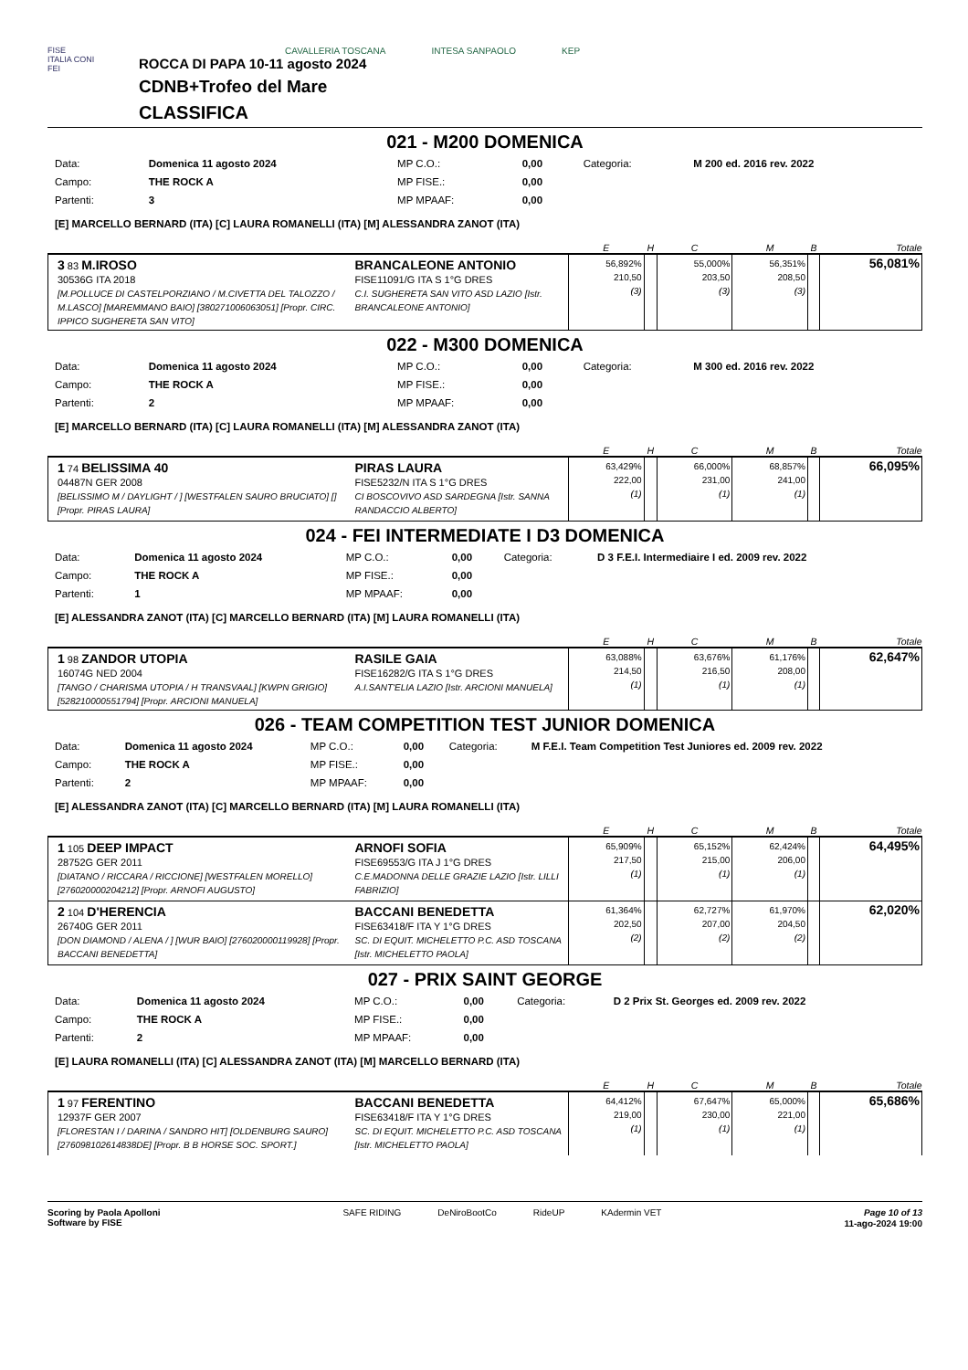FISE
ITALIA CONI
FEI
CAVALLERIA TOSCANA INTESA SANPAOLO KEP
ROCCA DI PAPA 10-11 agosto 2024
CDNB+Trofeo del Mare
CLASSIFICA
021 - M200 DOMENICA
| Data: | Domenica 11 agosto 2024 | MP C.O.: | 0,00 | Categoria: | M 200 ed. 2016 rev. 2022 |
| Campo: | THE ROCK A | MP FISE.: | 0,00 | | |
| Partenti: | 3 | MP MPAAF: | 0,00 | | |
[E] MARCELLO BERNARD (ITA) [C] LAURA ROMANELLI (ITA) [M] ALESSANDRA ZANOT (ITA)
| | | E | H | C | M | B | Totale |
| --- | --- | --- | --- | --- | --- | --- | --- |
| 3 83 M.IROSO 30536G ITA 2018 [M.POLLUCE DI CASTELPORZIANO / M.CIVETTA DEL TALOZZO / M.LASCO] [MAREMMANO BAIO] [380271006063051] [Propr. CIRC. IPPICO SUGHERETA SAN VITO] | BRANCALEONE ANTONIO FISE11091/G ITA S 1°G DRES C.I. SUGHERETA SAN VITO ASD LAZIO [Istr. BRANCALEONE ANTONIO] | 56,892% 210,50 (3) | | 55,000% 203,50 (3) | 56,351% 208,50 (3) | | 56,081% |
022 - M300 DOMENICA
| Data: | Domenica 11 agosto 2024 | MP C.O.: | 0,00 | Categoria: | M 300 ed. 2016 rev. 2022 |
| Campo: | THE ROCK A | MP FISE.: | 0,00 | | |
| Partenti: | 2 | MP MPAAF: | 0,00 | | |
[E] MARCELLO BERNARD (ITA) [C] LAURA ROMANELLI (ITA) [M] ALESSANDRA ZANOT (ITA)
| | | E | H | C | M | B | Totale |
| --- | --- | --- | --- | --- | --- | --- | --- |
| 1 74 BELISSIMA 40 04487N GER 2008 [BELISSIMO M / DAYLIGHT / ] [WESTFALEN SAURO BRUCIATO] [] [Propr. PIRAS LAURA] | PIRAS LAURA FISE5232/N ITA S 1°G DRES CI BOSCOVIVO ASD SARDEGNA [Istr. SANNA RANDACCIO ALBERTO] | 63,429% 222,00 (1) | | 66,000% 231,00 (1) | 68,857% 241,00 (1) | | 66,095% |
024 - FEI INTERMEDIATE I D3 DOMENICA
| Data: | Domenica 11 agosto 2024 | MP C.O.: | 0,00 | Categoria: | D 3 F.E.I. Intermediaire I ed. 2009 rev. 2022 |
| Campo: | THE ROCK A | MP FISE.: | 0,00 | | |
| Partenti: | 1 | MP MPAAF: | 0,00 | | |
[E] ALESSANDRA ZANOT (ITA) [C] MARCELLO BERNARD (ITA) [M] LAURA ROMANELLI (ITA)
| | | E | H | C | M | B | Totale |
| --- | --- | --- | --- | --- | --- | --- | --- |
| 1 98 ZANDOR UTOPIA 16074G NED 2004 [TANGO / CHARISMA UTOPIA / H TRANSVAAL] [KWPN GRIGIO] [528210000551794] [Propr. ARCIONI MANUELA] | RASILE GAIA FISE16282/G ITA S 1°G DRES A.I.SANT'ELIA LAZIO [Istr. ARCIONI MANUELA] | 63,088% 214,50 (1) | | 63,676% 216,50 (1) | 61,176% 208,00 (1) | | 62,647% |
026 - TEAM COMPETITION TEST JUNIOR DOMENICA
| Data: | Domenica 11 agosto 2024 | MP C.O.: | 0,00 | Categoria: | M F.E.I. Team Competition Test Juniores ed. 2009 rev. 2022 |
| Campo: | THE ROCK A | MP FISE.: | 0,00 | | |
| Partenti: | 2 | MP MPAAF: | 0,00 | | |
[E] ALESSANDRA ZANOT (ITA) [C] MARCELLO BERNARD (ITA) [M] LAURA ROMANELLI (ITA)
| | | E | H | C | M | B | Totale |
| --- | --- | --- | --- | --- | --- | --- | --- |
| 1 105 DEEP IMPACT 28752G GER 2011 [DIATANO / RICCARA / RICCIONE] [WESTFALEN MORELLO] [276020000204212] [Propr. ARNOFI AUGUSTO] | ARNOFI SOFIA FISE69553/G ITA J 1°G DRES C.E.MADONNA DELLE GRAZIE LAZIO [Istr. LILLI FABRIZIO] | 65,909% 217,50 (1) | | 65,152% 215,00 (1) | 62,424% 206,00 (1) | | 64,495% |
| 2 104 D'HERENCIA 26740G GER 2011 [DON DIAMOND / ALENA / ] [WUR BAIO] [276020000119928] [Propr. BACCANI BENEDETTA] | BACCANI BENEDETTA FISE63418/F ITA Y 1°G DRES SC. DI EQUIT. MICHELETTO P.C. ASD TOSCANA [Istr. MICHELETTO PAOLA] | 61,364% 202,50 (2) | | 62,727% 207,00 (2) | 61,970% 204,50 (2) | | 62,020% |
027 - PRIX SAINT GEORGE
| Data: | Domenica 11 agosto 2024 | MP C.O.: | 0,00 | Categoria: | D 2 Prix St. Georges ed. 2009 rev. 2022 |
| Campo: | THE ROCK A | MP FISE.: | 0,00 | | |
| Partenti: | 2 | MP MPAAF: | 0,00 | | |
[E] LAURA ROMANELLI (ITA) [C] ALESSANDRA ZANOT (ITA) [M] MARCELLO BERNARD (ITA)
| | | E | H | C | M | B | Totale |
| --- | --- | --- | --- | --- | --- | --- | --- |
| 1 97 FERENTINO 12937F GER 2007 [FLORESTAN I / DARINA / SANDRO HIT] [OLDENBURG SAURO] [276098102614838DE] [Propr. B B HORSE SOC. SPORT.] | BACCANI BENEDETTA FISE63418/F ITA Y 1°G DRES SC. DI EQUIT. MICHELETTO P.C. ASD TOSCANA [Istr. MICHELETTO PAOLA] | 64,412% 219,00 (1) | | 67,647% 230,00 (1) | 65,000% 221,00 (1) | | 65,686% |
Scoring by Paola Apolloni
Software by FISE
SAFE RIDING DeNiroBootCo RideUP KAdermin VET
Page 10 of 13
11-ago-2024 19:00